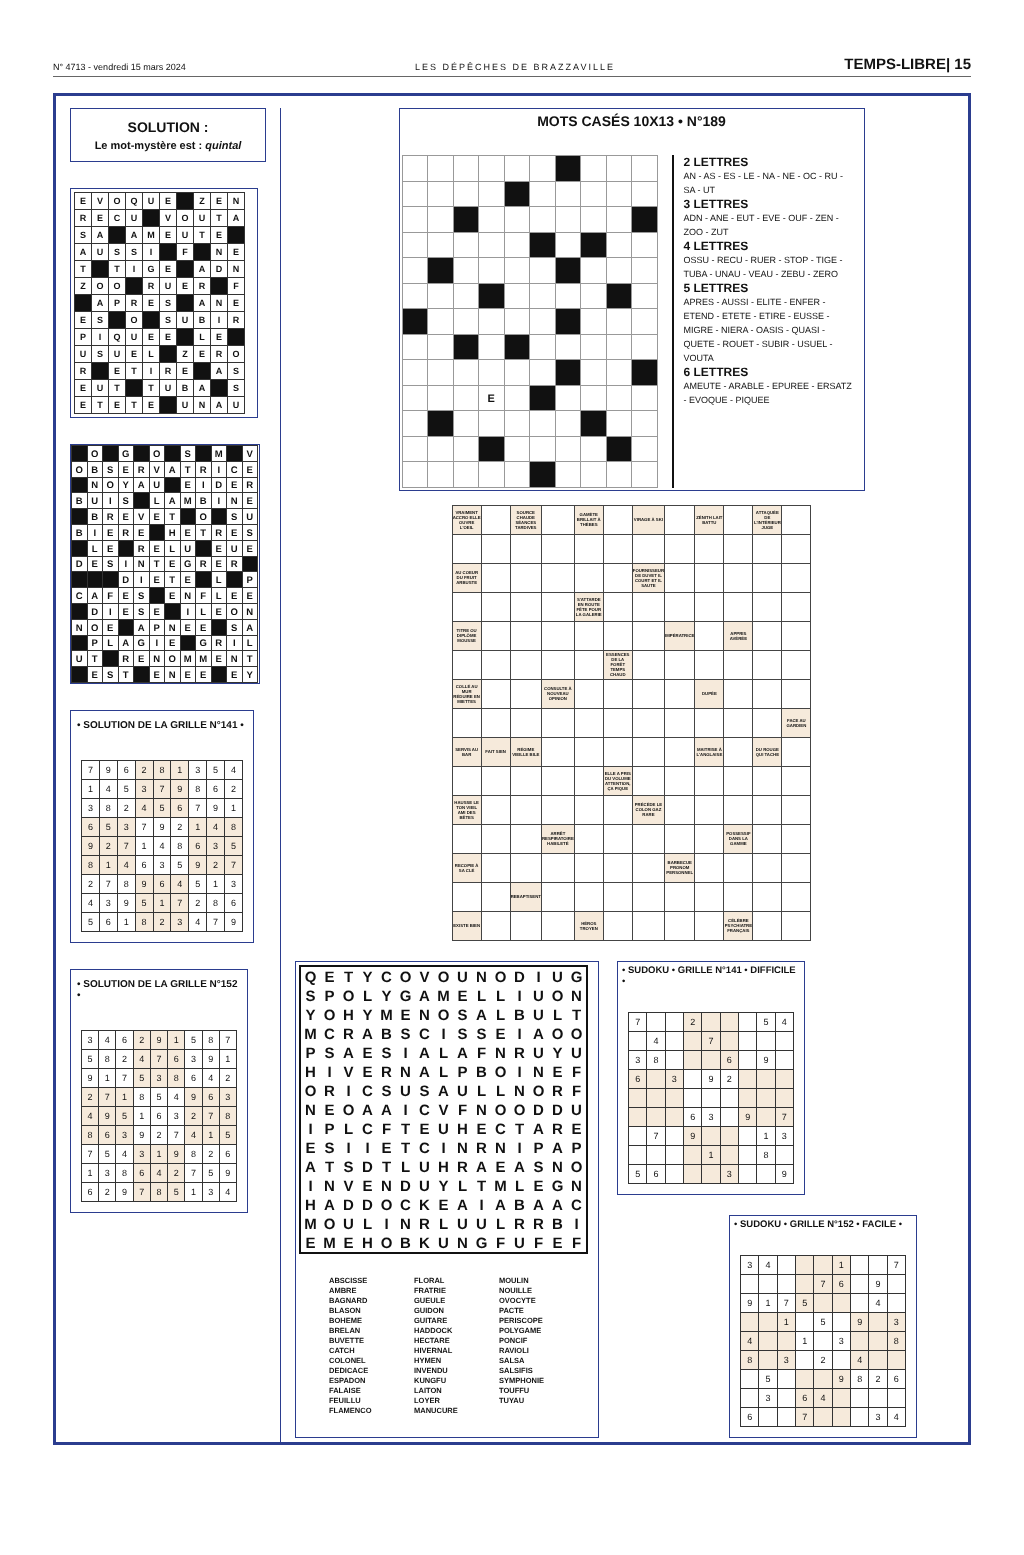N° 4713 - vendredi 15 mars 2024 LES DÉPÊCHES DE BRAZZAVILLE TEMPS-LIBRE| 15
SOLUTION :
Le mot-mystère est : quintal
| E | V | O | Q | U | E | | Z | E | N |
| R | E | C | U | | V | O | U | T | A |
| S | A | | A | M | E | U | T | E | |
| A | U | S | S | I | | F | | N | E |
| T | | T | I | G | E | | A | D | N |
| Z | O | O | | R | U | E | R | | F |
| | A | P | R | E | S | | A | N | E |
| E | S | | O | | S | U | B | I | R |
| P | I | Q | U | E | E | | L | E | |
| U | S | U | E | L | | Z | E | R | O |
| R | | E | T | I | R | E | | A | S |
| E | U | T | | T | U | B | A | | S |
| E | T | E | T | E | | U | N | A | U |
| | O | | G | | O | | S | | M | | V |
| O | B | S | E | R | V | A | T | R | I | C | E |
| | N | O | Y | A | U | | E | I | D | E | R |
| B | U | I | S | | L | A | M | B | I | N | E |
| | B | R | E | V | E | T | | O | | S | U |
| B | I | E | R | E | | H | E | T | R | E | S |
| | L | E | | R | E | L | U | | E | U | E |
| D | E | S | I | N | T | E | G | R | E | R | |
| | | | D | I | E | T | E | | L | | P |
| C | A | F | E | S | | E | N | F | L | E | E |
| | D | I | E | S | E | | I | L | E | O | N |
| N | O | E | | A | P | N | E | E | | S | A |
| | P | L | A | G | I | E | | G | R | I | L |
| U | T | | R | E | N | O | M | M | E | N | T |
| | E | S | T | | E | N | E | E | | E | Y |
• SOLUTION DE LA GRILLE N°141 •
| 7 | 9 | 6 | 2 | 8 | 1 | 3 | 5 | 4 |
| 1 | 4 | 5 | 3 | 7 | 9 | 8 | 6 | 2 |
| 3 | 8 | 2 | 4 | 5 | 6 | 7 | 9 | 1 |
| 6 | 5 | 3 | 7 | 9 | 2 | 1 | 4 | 8 |
| 9 | 2 | 7 | 1 | 4 | 8 | 6 | 3 | 5 |
| 8 | 1 | 4 | 6 | 3 | 5 | 9 | 2 | 7 |
| 2 | 7 | 8 | 9 | 6 | 4 | 5 | 1 | 3 |
| 4 | 3 | 9 | 5 | 1 | 7 | 2 | 8 | 6 |
| 5 | 6 | 1 | 8 | 2 | 3 | 4 | 7 | 9 |
• SOLUTION DE LA GRILLE N°152 •
| 3 | 4 | 6 | 2 | 9 | 1 | 5 | 8 | 7 |
| 5 | 8 | 2 | 4 | 7 | 6 | 3 | 9 | 1 |
| 9 | 1 | 7 | 5 | 3 | 8 | 6 | 4 | 2 |
| 2 | 7 | 1 | 8 | 5 | 4 | 9 | 6 | 3 |
| 4 | 9 | 5 | 1 | 6 | 3 | 2 | 7 | 8 |
| 8 | 6 | 3 | 9 | 2 | 7 | 4 | 1 | 5 |
| 7 | 5 | 4 | 3 | 1 | 9 | 8 | 2 | 6 |
| 1 | 3 | 8 | 6 | 4 | 2 | 7 | 5 | 9 |
| 6 | 2 | 9 | 7 | 8 | 5 | 1 | 3 | 4 |
MOTS CASÉS 10X13 • N°189
| | | | E | | | | | | |
2 LETTRES
AN - AS - ES - LE - NA - NE - OC - RU - SA - UT
3 LETTRES
ADN - ANE - EUT - EVE - OUF - ZEN - ZOO - ZUT
4 LETTRES
OSSU - RECU - RUER - STOP - TIGE - TUBA - UNAU - VEAU - ZEBU - ZERO
5 LETTRES
APRES - AUSSI - ELITE - ENFER - ETEND - ETETE - ETIRE - EUSSE - MIGRE - NIERA - OASIS - QUASI - QUETE - ROUET - SUBIR - USUEL - VOUTA
6 LETTRES
AMEUTE - ARABLE - EPUREE - ERSATZ - EVOQUE - PIQUEE
| VRAIMENT ACCRO ELLE OUVRE L'OEIL | | SOURCE CHAUDE SÉANCES TARDIVES | | GAMÈTE BRILLAIT À THÈBES | | VIRAGE À SKI | | ZÉNITH LAIT BATTU | | ATTAQUÉE DE L'INTÉRIEUR JUGE | |
| AU COEUR DU FRUIT ARBUSTE | | | | | | FOURNISSEUR DE DUVET IL COURT ET IL SAUTE | | | | | |
| | | | | S'ATTARDE EN ROUTE FÊTE POUR LA GALERIE | | | | | | | |
| TITRE OU DIPLÔME MOUSSE | | | | | | | IMPÉRATRICE | | APPRIS AVÉRÉE | | |
| | | | | | ESSENCES DE LA FORÊT TEMPS CHAUD | | | | | | |
| COLLÉ AU MUR RÉDUIRE EN MIETTES | | | CONSULTE À NOUVEAU OPINION | | | | | DUPÉE | | | |
| | | | | | | | | | | | FACE AU GARDIEN |
| SERVIS AU BAR | FAIT SIEN | RÉGIME VIEILLE BILE | | | | | | MAITRISE À L'ANGLAISE | | DU ROUGE QUI TACHE | |
| | | | | | ELLE A PRIS DU VOLUME ATTENTION, ÇA PIQUE | | | | | | |
| HAUSSE LE TON VIEIL AMI DES BÊTES | | | | | | PRÉCÈDE LE COLON GAZ RARE | | | | | |
| | | | ARRÊT RESPIRATOIRE HABILETÉ | | | | | | POSSESSIF DANS LA GAMME | | |
| RECOPIE À SA CLÉ | | | | | | | BARBECUE PRONOM PERSONNEL | | | | |
| | | REBAPTISENT | | | | | | | | | |
| EXISTE BIEN | | | | HÉROS TROYEN | | | | | CÉLÈBRE PSYCHIATRE FRANÇAIS | | |
| Q | E | T | Y | C | O | V | O | U | N | O | D | I | U | G |
| S | P | O | L | Y | G | A | M | E | L | L | I | U | O | N |
| Y | O | H | Y | M | E | N | O | S | A | L | B | U | L | T |
| M | C | R | A | B | S | C | I | S | S | E | I | A | O | O |
| P | S | A | E | S | I | A | L | A | F | N | R | U | Y | U |
| H | I | V | E | R | N | A | L | P | B | O | I | N | E | F |
| O | R | I | C | S | U | S | A | U | L | L | N | O | R | F |
| N | E | O | A | A | I | C | V | F | N | O | O | D | D | U |
| I | P | L | C | F | T | E | U | H | E | C | T | A | R | E |
| E | S | I | I | E | T | C | I | N | R | N | I | P | A | P |
| A | T | S | D | T | L | U | H | R | A | E | A | S | N | O |
| I | N | V | E | N | D | U | Y | L | T | M | L | E | G | N |
| H | A | D | D | O | C | K | E | A | I | A | B | A | A | C |
| M | O | U | L | I | N | R | L | U | U | L | R | R | B | I |
| E | M | E | H | O | B | K | U | N | G | F | U | F | E | F |
ABSCISSE
AMBRE
BAGNARD
BLASON
BOHEME
BRELAN
BUVETTE
CATCH
COLONEL
DEDICACE
ESPADON
FALAISE
FEUILLU
FLAMENCO
FLORAL
FRATRIE
GUEULE
GUIDON
GUITARE
HADDOCK
HECTARE
HIVERNAL
HYMEN
INVENDU
KUNGFU
LAITON
LOYER
MANUCURE
MOULIN
NOUILLE
OVOCYTE
PACTE
PERISCOPE
POLYGAME
PONCIF
RAVIOLI
SALSA
SALSIFIS
SYMPHONIE
TOUFFU
TUYAU
• SUDOKU • GRILLE N°141 • DIFFICILE •
| 7 | | | 2 | | | | 5 | 4 |
| | 4 | | | 7 | | | | |
| 3 | 8 | | | | 6 | | 9 | |
| 6 | | 3 | | 9 | 2 | | | |
| | | | 6 | 3 | | 9 | | 7 |
| | 7 | | 9 | | | | 1 | 3 |
| | | | | 1 | | | 8 | |
| 5 | 6 | | | | 3 | | | 9 |
• SUDOKU • GRILLE N°152 • FACILE •
| 3 | 4 | | | | 1 | | | 7 |
| | | | | 7 | 6 | | 9 | |
| 9 | 1 | 7 | 5 | | | | 4 | |
| | | 1 | | 5 | | 9 | | 3 |
| 4 | | | 1 | | 3 | | | 8 |
| 8 | | 3 | | 2 | | 4 | | |
| | 5 | | | | 9 | 8 | 2 | 6 |
| | 3 | | 6 | 4 | | | | |
| 6 | | | 7 | | | | 3 | 4 |